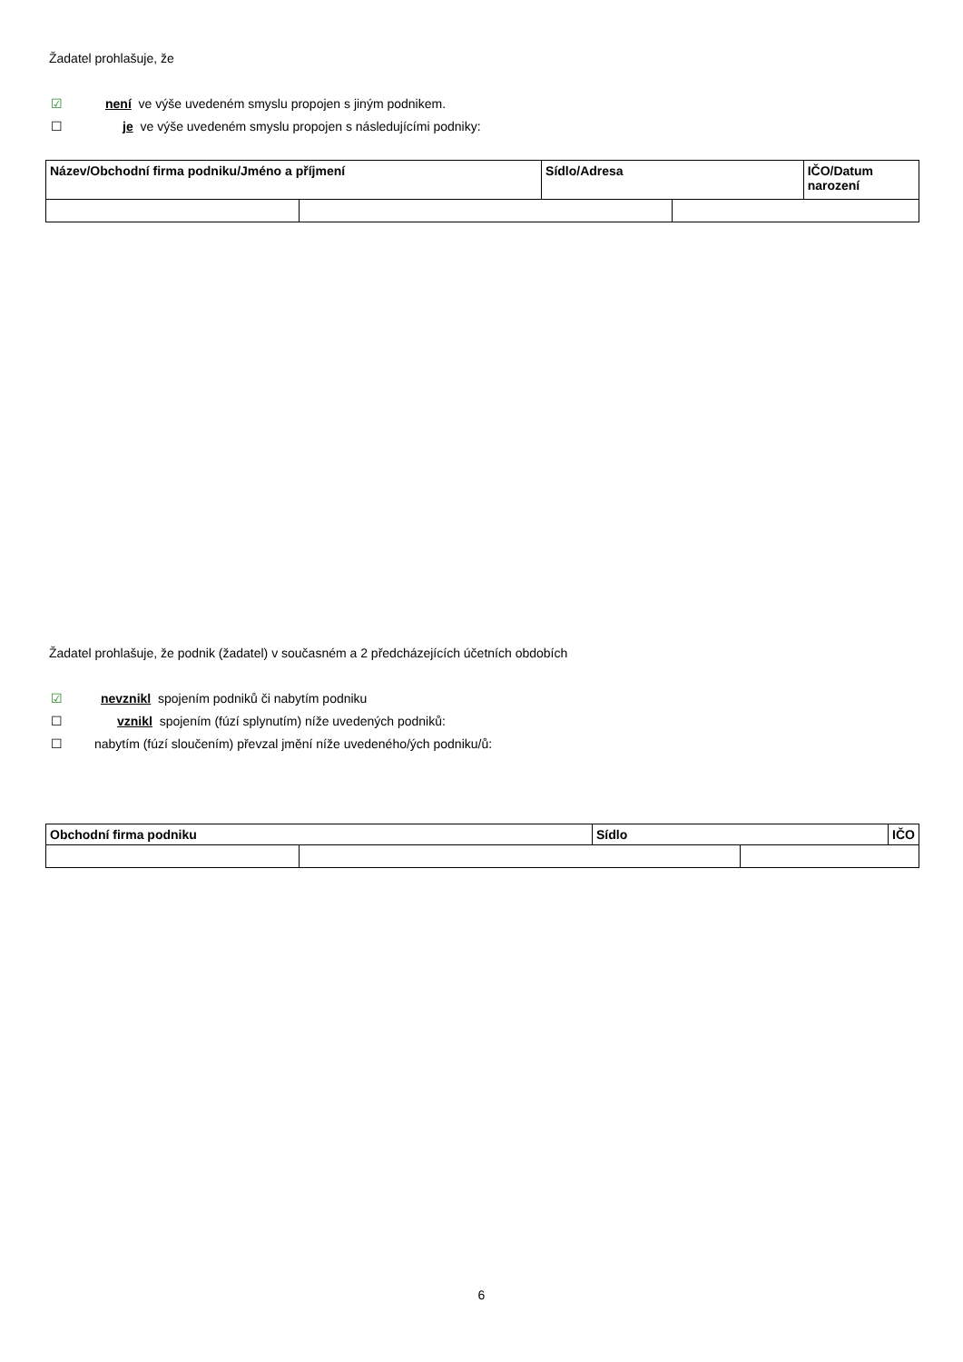Žadatel prohlašuje, že
☑ není ve výše uvedeném smyslu propojen s jiným podnikem.
☐ je ve výše uvedeném smyslu propojen s následujícími podniky:
| Název/Obchodní firma podniku/Jméno a příjmení | | Sídlo/Adresa | | IČO/Datum narození |
Žadatel prohlašuje, že podnik (žadatel) v současném a 2 předcházejících účetních obdobích
☑ nevznikl spojením podniků či nabytím podniku
☐ vznikl spojením (fúzí splynutím) níže uvedených podniků:
☐ nabytím (fúzí sloučením) převzal jmění níže uvedeného/ých podniku/ů:
| Obchodní firma podniku | | Sídlo | | IČO |
6